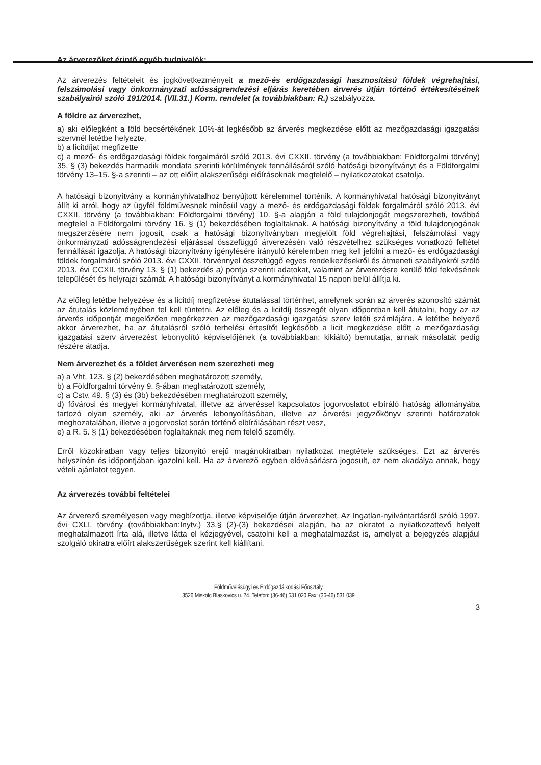Az árverezőket érintő egyéb tudnivalók:
Az árverezés feltételeit és jogkövetkezményeit a mező-és erdőgazdasági hasznosítású földek végrehajtási, felszámolási vagy önkormányzati adósságrendezési eljárás keretében árverés útján történő értékesítésének szabályairól szóló 191/2014. (VII.31.) Korm. rendelet (a továbbiakban: R.) szabályozza.
A földre az árverezhet,
a) aki előlegként a föld becsértékének 10%-át legkésőbb az árverés megkezdése előtt az mezőgazdasági igazgatási szervnél letétbe helyezte,
b) a licitdíjat megfizette
c) a mező- és erdőgazdasági földek forgalmáról szóló 2013. évi CXXII. törvény (a továbbiakban: Földforgalmi törvény) 35. § (3) bekezdés harmadik mondata szerinti körülmények fennállásáról szóló hatósági bizonyítványt és a Földforgalmi törvény 13–15. §-a szerinti – az ott előírt alakszerűségi előírásoknak megfelelő – nyilatkozatokat csatolja.
A hatósági bizonyítvány a kormányhivatalhoz benyújtott kérelemmel történik. A kormányhivatal hatósági bizonyítványt állít ki arról, hogy az ügyfél földművesnek minősül vagy a mező- és erdőgazdasági földek forgalmáról szóló 2013. évi CXXII. törvény (a továbbiakban: Földforgalmi törvény) 10. §-a alapján a föld tulajdonjogát megszerezheti, továbbá megfelel a Földforgalmi törvény 16. § (1) bekezdésében foglaltaknak. A hatósági bizonyítvány a föld tulajdonjogának megszerzésére nem jogosít, csak a hatósági bizonyítványban megjelölt föld végrehajtási, felszámolási vagy önkormányzati adósságrendezési eljárással összefüggő árverezésén való részvételhez szükséges vonatkozó feltétel fennállását igazolja. A hatósági bizonyítvány igénylésére irányuló kérelemben meg kell jelölni a mező- és erdőgazdasági földek forgalmáról szóló 2013. évi CXXII. törvénnyel összefüggő egyes rendelkezésekről és átmeneti szabályokról szóló 2013. évi CCXII. törvény 13. § (1) bekezdés a) pontja szerinti adatokat, valamint az árverezésre kerülő föld fekvésének települését és helyrajzi számát. A hatósági bizonyítványt a kormányhivatal 15 napon belül állítja ki.
Az előleg letétbe helyezése és a licitdíj megfizetése átutalással történhet, amelynek során az árverés azonosító számát az átutalás közleményében fel kell tüntetni. Az előleg és a licitdíj összegét olyan időpontban kell átutalni, hogy az az árverés időpontját megelőzően megérkezzen az mezőgazdasági igazgatási szerv letéti számlájára. A letétbe helyező akkor árverezhet, ha az átutalásról szóló terhelési értesítőt legkésőbb a licit megkezdése előtt a mezőgazdasági igazgatási szerv árverezést lebonyolító képviselőjének (a továbbiakban: kikiáltó) bemutatja, annak másolatát pedig részére átadja.
Nem árverezhet és a földet árverésen nem szerezheti meg
a) a Vht. 123. § (2) bekezdésében meghatározott személy,
b) a Földforgalmi törvény 9. §-ában meghatározott személy,
c) a Cstv. 49. § (3) és (3b) bekezdésében meghatározott személy,
d) fővárosi és megyei kormányhivatal, illetve az árveréssel kapcsolatos jogorvoslatot elbíráló hatóság állományába tartozó olyan személy, aki az árverés lebonyolításában, illetve az árverési jegyzőkönyv szerinti határozatok meghozatalában, illetve a jogorvoslat során történő elbírálásában részt vesz,
e) a R. 5. § (1) bekezdésében foglaltaknak meg nem felelő személy.
Erről közokiratban vagy teljes bizonyító erejű magánokiratban nyilatkozat megtétele szükséges. Ezt az árverés helyszínén és időpontjában igazolni kell. Ha az árverező egyben elővásárlásra jogosult, ez nem akadálya annak, hogy vételi ajánlatot tegyen.
Az árverezés további feltételei
Az árverező személyesen vagy megbízottja, illetve képviselője útján árverezhet. Az Ingatlan-nyilvántartásról szóló 1997. évi CXLI. törvény (továbbiakban:Inytv.) 33.§ (2)-(3) bekezdései alapján, ha az okiratot a nyilatkozattevő helyett meghatalmazott írta alá, illetve látta el kézjegyével, csatolni kell a meghatalmazást is, amelyet a bejegyzés alapjául szolgáló okiratra előírt alakszerűségek szerint kell kiállítani.
Földművelésügyi és Erdőgazdálkodási Főosztály
3526 Miskolc Blaskovics u. 24. Telefon: (36-46) 531 020 Fax: (36-46) 531 039
3